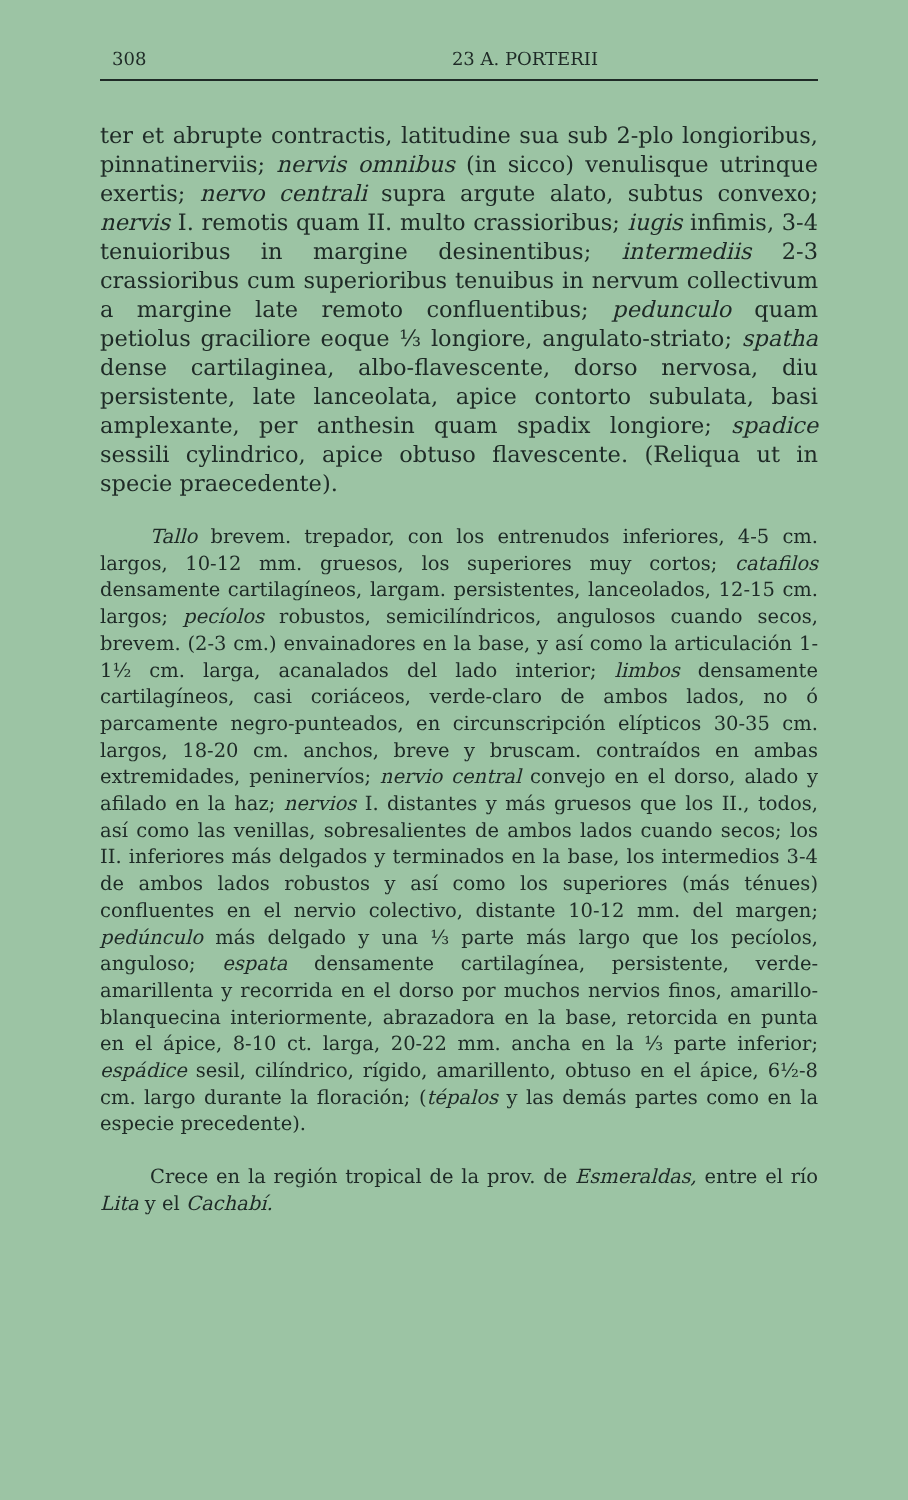308 23 A. PORTERII
ter et abrupte contractis, latitudine sua sub 2-plo longioribus, pinnatinerviis; nervis omnibus (in sicco) venulisque utrinque exertis; nervo centrali supra argute alato, subtus convexo; nervis I. remotis quam II. multo crassioribus; iugis infimis, 3-4 tenuioribus in margine desinentibus; intermediis 2-3 crassioribus cum superioribus tenuibus in nervum collectivum a margine late remoto confluentibus; pedunculo quam petiolus graciliore eoque ⅓ longiore, angulato-striato; spatha dense cartilaginea, albo-flavescente, dorso nervosa, diu persistente, late lanceolata, apice contorto subulata, basi amplexante, per anthesin quam spadix longiore; spadice sessili cylindrico, apice obtuso flavescente. (Reliqua ut in specie praecedente).
Tallo brevem. trepador, con los entrenudos inferiores, 4-5 cm. largos, 10-12 mm. gruesos, los superiores muy cortos; catafilos densamente cartilagíneos, largam. persistentes, lanceolados, 12-15 cm. largos; pecíolos robustos, semicilíndricos, angulosos cuando secos, brevem. (2-3 cm.) envainadores en la base, y así como la articulación 1-1½ cm. larga, acanalados del lado interior; limbos densamente cartilagíneos, casi coriáceos, verde-claro de ambos lados, no ó parcamente negro-punteados, en circunscripción elípticos 30-35 cm. largos, 18-20 cm. anchos, breve y bruscam. contraídos en ambas extremidades, peninervíos; nervio central convejo en el dorso, alado y afilado en la haz; nervios I. distantes y más gruesos que los II., todos, así como las venillas, sobresalientes de ambos lados cuando secos; los II. inferiores más delgados y terminados en la base, los intermedios 3-4 de ambos lados robustos y así como los superiores (más ténues) confluentes en el nervio colectivo, distante 10-12 mm. del margen; pedúnculo más delgado y una ⅓ parte más largo que los pecíolos, anguloso; espata densamente cartilagínea, persistente, verde-amarillenta y recorrida en el dorso por muchos nervios finos, amarillo-blanquecina interiormente, abrazadora en la base, retorcida en punta en el ápice, 8-10 ct. larga, 20-22 mm. ancha en la ⅓ parte inferior; espádice sesil, cilíndrico, rígido, amarillento, obtuso en el ápice, 6½-8 cm. largo durante la floración; (tépalos y las demás partes como en la especie precedente).
Crece en la región tropical de la prov. de Esmeraldas, entre el río Lita y el Cachabí.